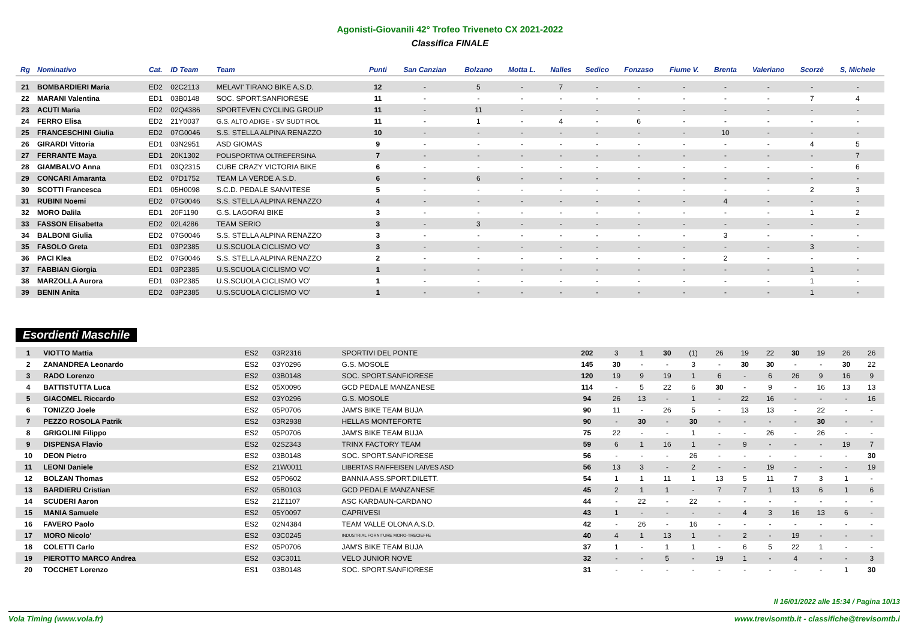Agonisti-Giovanili 42° Trofeo Triveneto CX 2021-2022
Classifica FINALE
| Rg | Nominativo | Cat. | ID Team | Team | Punti | San Canzian | Bolzano | Motta L. | Nalles | Sedico | Fonzaso | Fiume V. | Brenta | Valeriano | Scorzè | S, Michele |
| --- | --- | --- | --- | --- | --- | --- | --- | --- | --- | --- | --- | --- | --- | --- | --- | --- |
| 21 | BOMBARDIERI Maria | ED2 | 02C2113 | MELAVI' TIRANO BIKE A.S.D. | 12 | - | 5 | - | 7 | - | - | - | - | - | - | - |
| 22 | MARANI Valentina | ED1 | 03B0148 | SOC. SPORT.SANFIORESE | 11 | - | - | - | - | - | - | - | - | - | 7 | 4 |
| 23 | ACUTI Maria | ED2 | 02Q4386 | SPORTEVEN CYCLING GROUP | 11 | - | 11 | - | - | - | - | - | - | - | - | - |
| 24 | FERRO Elisa | ED2 | 21Y0037 | G.S. ALTO ADIGE - SV SUDTIROL | 11 | - | 1 | - | 4 | - | 6 | - | - | - | - | - |
| 25 | FRANCESCHINI Giulia | ED2 | 07G0046 | S.S. STELLA ALPINA RENAZZO | 10 | - | - | - | - | - | - | - | 10 | - | - | - |
| 26 | GIRARDI Vittoria | ED1 | 03N2951 | ASD GIOMAS | 9 | - | - | - | - | - | - | - | - | - | 4 | 5 |
| 27 | FERRANTE Maya | ED1 | 20K1302 | POLISPORTIVA OLTREFERSINA | 7 | - | - | - | - | - | - | - | - | - | - | 7 |
| 28 | GIAMBALVO Anna | ED1 | 03Q2315 | CUBE CRAZY VICTORIA BIKE | 6 | - | - | - | - | - | - | - | - | - | - | 6 |
| 29 | CONCARI Amaranta | ED2 | 07D1752 | TEAM LA VERDE A.S.D. | 6 | - | 6 | - | - | - | - | - | - | - | - | - |
| 30 | SCOTTI Francesca | ED1 | 05H0098 | S.C.D. PEDALE SANVITESE | 5 | - | - | - | - | - | - | - | - | - | 2 | 3 |
| 31 | RUBINI Noemi | ED2 | 07G0046 | S.S. STELLA ALPINA RENAZZO | 4 | - | - | - | - | - | - | - | 4 | - | - | - |
| 32 | MORO Dalila | ED1 | 20F1190 | G.S. LAGORAI BIKE | 3 | - | - | - | - | - | - | - | - | - | 1 | 2 |
| 33 | FASSON Elisabetta | ED2 | 02L4286 | TEAM SERIO | 3 | - | 3 | - | - | - | - | - | - | - | - | - |
| 34 | BALBONI Giulia | ED2 | 07G0046 | S.S. STELLA ALPINA RENAZZO | 3 | - | - | - | - | - | - | - | 3 | - | - | - |
| 35 | FASOLO Greta | ED1 | 03P2385 | U.S.SCUOLA CICLISMO VO' | 3 | - | - | - | - | - | - | - | - | - | 3 | - |
| 36 | PACI Klea | ED2 | 07G0046 | S.S. STELLA ALPINA RENAZZO | 2 | - | - | - | - | - | - | - | 2 | - | - | - |
| 37 | FABBIAN Giorgia | ED1 | 03P2385 | U.S.SCUOLA CICLISMO VO' | 1 | - | - | - | - | - | - | - | - | - | 1 | - |
| 38 | MARZOLLA Aurora | ED1 | 03P2385 | U.S.SCUOLA CICLISMO VO' | 1 | - | - | - | - | - | - | - | - | - | 1 | - |
| 39 | BENIN Anita | ED2 | 03P2385 | U.S.SCUOLA CICLISMO VO' | 1 | - | - | - | - | - | - | - | - | - | 1 | - |
Esordienti Maschile
| 1 | VIOTTO Mattia | ES2 | 03R2316 | SPORTIVI DEL PONTE | 202 | 3 | 1 | 30 | (1) | 26 | 19 | 22 | 30 | 19 | 26 | 26 |
| 2 | ZANANDREA Leonardo | ES2 | 03Y0296 | G.S. MOSOLE | 145 | 30 | - | - | 3 | - | 30 | 30 | - | - | 30 | 22 |
| 3 | RADO Lorenzo | ES2 | 03B0148 | SOC. SPORT.SANFIORESE | 120 | 19 | 9 | 19 | 1 | 6 | - | 6 | 26 | 9 | 16 | 9 |
| 4 | BATTISTUTTA Luca | ES2 | 05X0096 | GCD PEDALE MANZANESE | 114 | - | 5 | 22 | 6 | 30 | - | 9 | - | 16 | 13 | 13 |
| 5 | GIACOMEL Riccardo | ES2 | 03Y0296 | G.S. MOSOLE | 94 | 26 | 13 | - | 1 | - | 22 | 16 | - | - | - | 16 |
| 6 | TONIZZO Joele | ES2 | 05P0706 | JAM'S BIKE TEAM BUJA | 90 | 11 | - | 26 | 5 | - | 13 | 13 | - | 22 | - | - |
| 7 | PEZZO ROSOLA Patrik | ES2 | 03R2938 | HELLAS MONTEFORTE | 90 | - | 30 | - | 30 | - | - | - | - | 30 | - | - |
| 8 | GRIGOLINI Filippo | ES2 | 05P0706 | JAM'S BIKE TEAM BUJA | 75 | 22 | - | - | 1 | - | - | 26 | - | 26 | - | - |
| 9 | DISPENSA Flavio | ES2 | 02S2343 | TRINX FACTORY TEAM | 59 | 6 | 1 | 16 | 1 | - | 9 | - | - | - | 19 | 7 |
| 10 | DEON Pietro | ES2 | 03B0148 | SOC. SPORT.SANFIORESE | 56 | - | - | - | 26 | - | - | - | - | - | - | 30 |
| 11 | LEONI Daniele | ES2 | 21W0011 | LIBERTAS RAIFFEISEN LAIVES ASD | 56 | 13 | 3 | - | 2 | - | - | 19 | - | - | - | 19 |
| 12 | BOLZAN Thomas | ES2 | 05P0602 | BANNIA ASS.SPORT.DILETT. | 54 | 1 | 1 | 11 | 1 | 13 | 5 | 11 | 7 | 3 | 1 | - |
| 13 | BARDIERU Cristian | ES2 | 05B0103 | GCD PEDALE MANZANESE | 45 | 2 | 1 | 1 | - | 7 | 7 | 1 | 13 | 6 | 1 | 6 |
| 14 | SCUDERI Aaron | ES2 | 21Z1107 | ASC KARDAUN-CARDANO | 44 | - | 22 | - | 22 | - | - | - | - | - | - | - |
| 15 | MANIA Samuele | ES2 | 05Y0097 | CAPRIVESI | 43 | 1 | - | - | - | - | 4 | 3 | 16 | 13 | 6 | - |
| 16 | FAVERO Paolo | ES2 | 02N4384 | TEAM VALLE OLONA A.S.D. | 42 | - | 26 | - | 16 | - | - | - | - | - | - | - |
| 17 | MORO Nicolo' | ES2 | 03C0245 | INDUSTRIAL FORNITURE MORO-TRECIEFFE | 40 | 4 | 1 | 13 | 1 | - | 2 | - | 19 | - | - | - |
| 18 | COLETTI Carlo | ES2 | 05P0706 | JAM'S BIKE TEAM BUJA | 37 | 1 | - | 1 | 1 | - | 6 | 5 | 22 | 1 | - | - |
| 19 | PIEROTTO MARCO Andrea | ES2 | 03C3011 | VELO JUNIOR NOVE | 32 | - | - | 5 | - | 19 | 1 | - | 4 | - | - | 3 |
| 20 | TOCCHET Lorenzo | ES1 | 03B0148 | SOC. SPORT.SANFIORESE | 31 | - | - | - | - | - | - | - | - | - | 1 | 30 |
Il 16/01/2022 alle 15:34 / Pagina 10/13
Vola Timing (www.vola.fr) www.trevisomtb.it - classifiche@trevisomtb.i